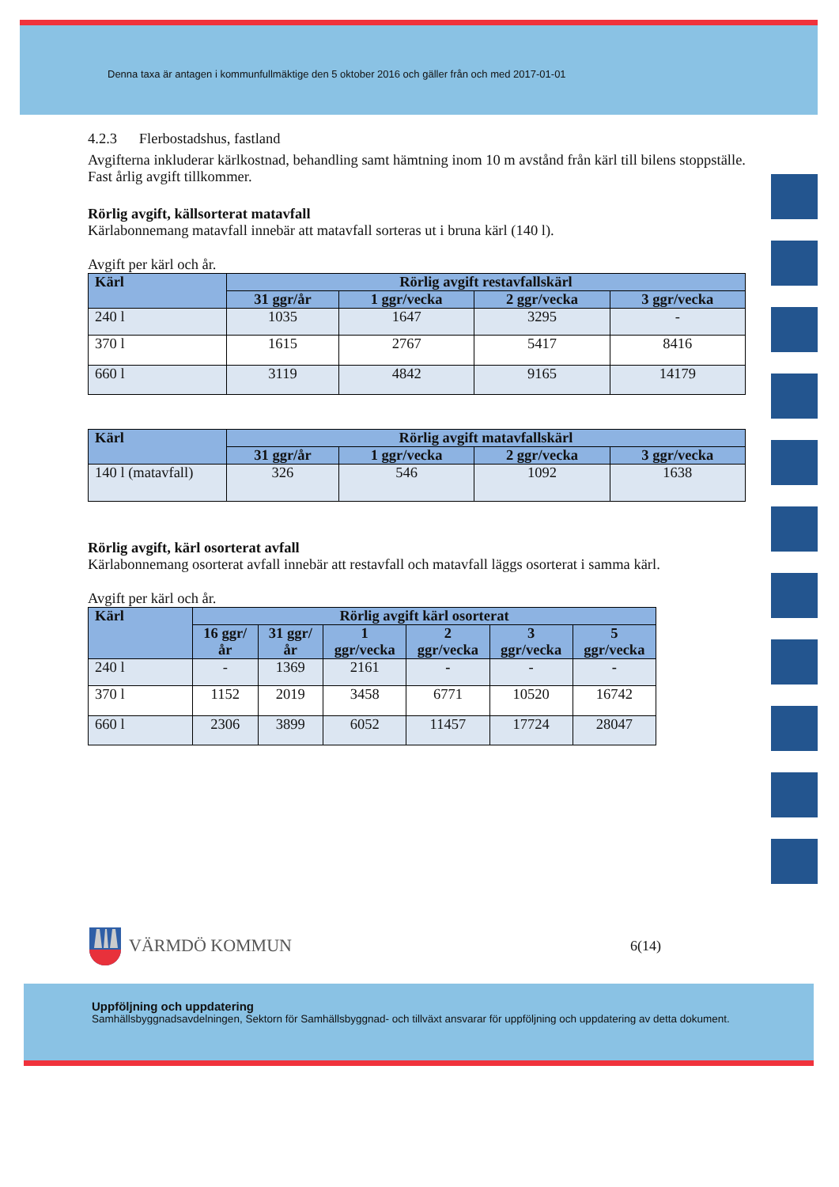Denna taxa är antagen i kommunfullmäktige den 5 oktober 2016 och gäller från och med 2017-01-01
4.2.3 Flerbostadshus, fastland
Avgifterna inkluderar kärlkostnad, behandling samt hämtning inom 10 m avstånd från kärl till bilens stoppställe. Fast årlig avgift tillkommer.
Rörlig avgift, källsorterat matavfall
Kärlabonnemang matavfall innebär att matavfall sorteras ut i bruna kärl (140 l).
Avgift per kärl och år.
| Kärl | Rörlig avgift restavfallskärl | | | |
| --- | --- | --- | --- | --- |
| | 31 ggr/år | 1 ggr/vecka | 2 ggr/vecka | 3 ggr/vecka |
| 240 l | 1035 | 1647 | 3295 | - |
| 370 l | 1615 | 2767 | 5417 | 8416 |
| 660 l | 3119 | 4842 | 9165 | 14179 |
| Kärl | Rörlig avgift matavfallskärl | | | |
| --- | --- | --- | --- | --- |
| | 31 ggr/år | 1 ggr/vecka | 2 ggr/vecka | 3 ggr/vecka |
| 140 l (matavfall) | 326 | 546 | 1092 | 1638 |
Rörlig avgift, kärl osorterat avfall
Kärlabonnemang osorterat avfall innebär att restavfall och matavfall läggs osorterat i samma kärl.
Avgift per kärl och år.
| Kärl | Rörlig avgift kärl osorterat | | | | | |
| --- | --- | --- | --- | --- | --- | --- |
| | 16 ggr/år | 31 ggr/år | 1 ggr/vecka | 2 ggr/vecka | 3 ggr/vecka | 5 ggr/vecka |
| 240 l | - | 1369 | 2161 | - | - | - |
| 370 l | 1152 | 2019 | 3458 | 6771 | 10520 | 16742 |
| 660 l | 2306 | 3899 | 6052 | 11457 | 17724 | 28047 |
VÄRMDÖ KOMMUN
6(14)
Uppföljning och uppdatering
Samhällsbyggnadsavdelningen, Sektorn för Samhällsbyggnad- och tillväxt ansvarar för uppföljning och uppdatering av detta dokument.